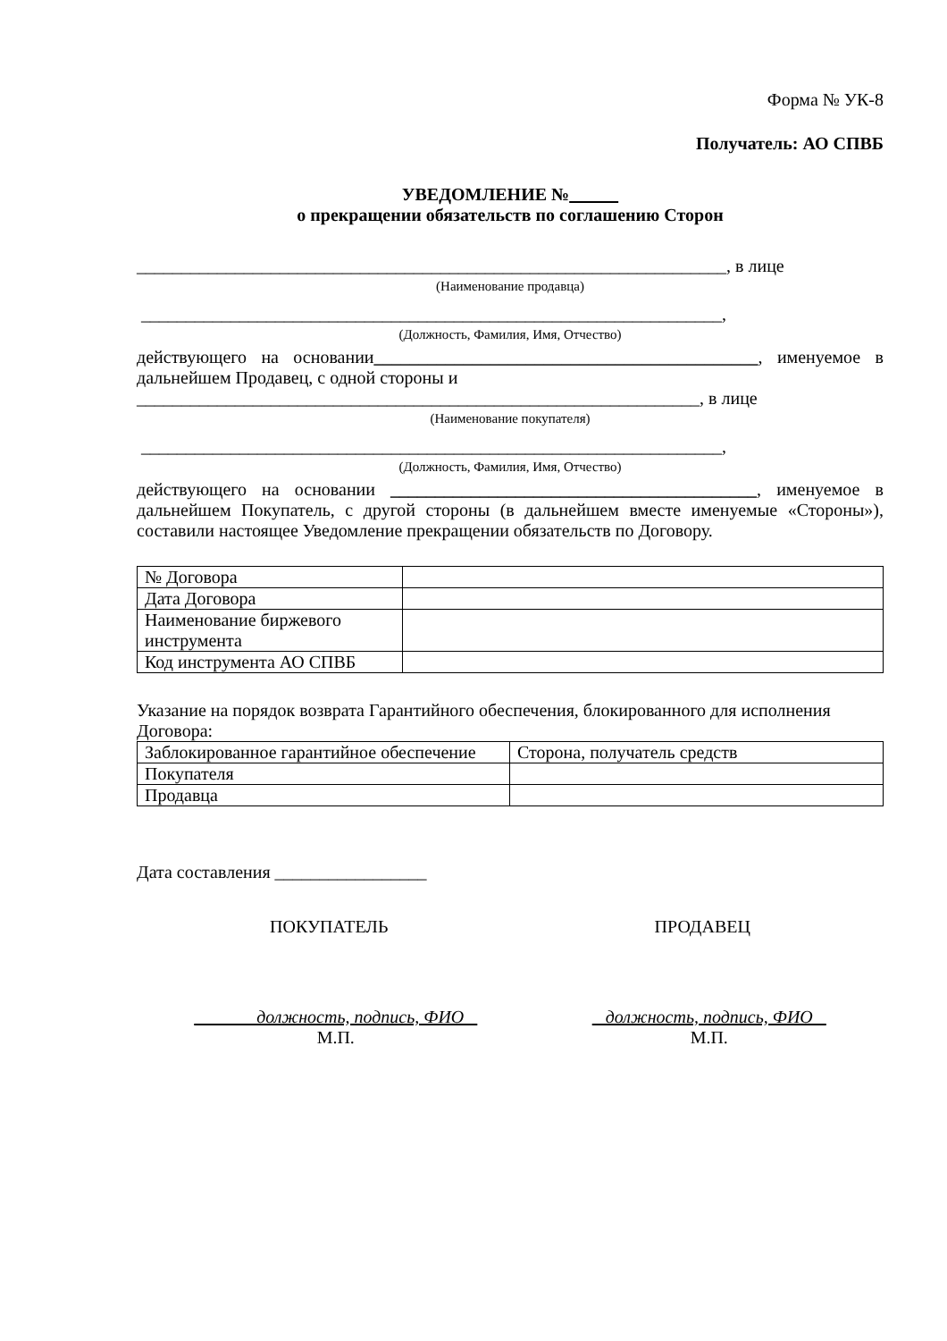Форма № УК-8
Получатель: АО СПВБ
УВЕДОМЛЕНИЕ №
о прекращении обязательств по соглашению Сторон
__________________________________________________________________, в лице
(Наименование продавца)
_________________________________________________________________,
(Должность, Фамилия, Имя, Отчество)
действующего на основании___________________________________________, именуемое в дальнейшем Продавец, с одной стороны и
_______________________________________________________________, в лице
(Наименование покупателя)
_________________________________________________________________,
(Должность, Фамилия, Имя, Отчество)
действующего на основании _________________________________________, именуемое в дальнейшем Покупатель, с другой стороны (в дальнейшем вместе именуемые «Стороны»), составили настоящее Уведомление прекращении обязательств по Договору.
| № Договора | |
| Дата Договора | |
| Наименование биржевого инструмента | |
| Код инструмента АО СПВБ | |
Указание на порядок возврата Гарантийного обеспечения, блокированного для исполнения Договора:
| Заблокированное гарантийное обеспечение | Сторона, получатель средств |
| Покупателя | |
| Продавца | |
Дата составления _________________
ПОКУПАТЕЛЬ ПРОДАВЕЦ
должность, подпись, ФИО
М.П.
должность, подпись, ФИО
М.П.